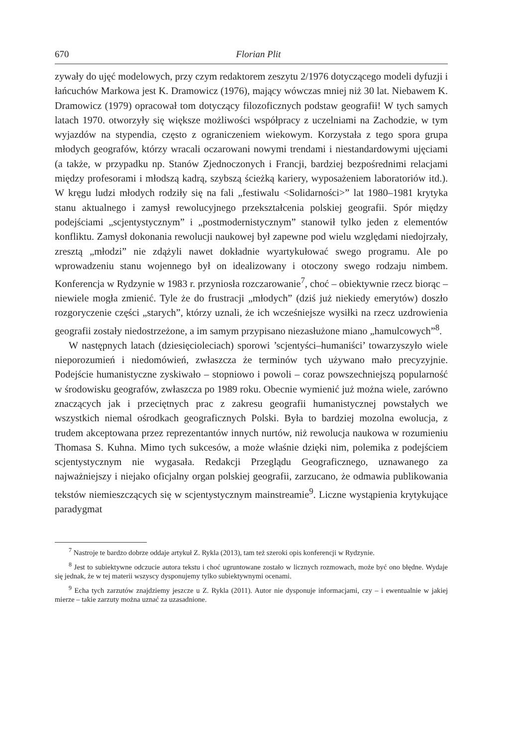670 Florian Plit
zywały do ujęć modelowych, przy czym redaktorem zeszytu 2/1976 dotyczącego modeli dyfuzji i łańcuchów Markowa jest K. Dramowicz (1976), mający wówczas mniej niż 30 lat. Niebawem K. Dramowicz (1979) opracował tom dotyczący filozoficznych podstaw geografii! W tych samych latach 1970. otworzyły się większe możliwości współpracy z uczelniami na Zachodzie, w tym wyjazdów na stypendia, często z ograniczeniem wiekowym. Korzystała z tego spora grupa młodych geografów, którzy wracali oczarowani nowymi trendami i niestandardowymi ujęciami (a także, w przypadku np. Stanów Zjednoczonych i Francji, bardziej bezpośrednimi relacjami między profesorami i młodszą kadrą, szybszą ścieżką kariery, wyposażeniem laboratoriów itd.). W kręgu ludzi młodych rodziły się na fali „festiwalu <Solidarności>” lat 1980–1981 krytyka stanu aktualnego i zamysł rewolucyjnego przekształcenia polskiej geografii. Spór między podejściami „scjentystycznym” i „postmodernistycznym” stanowił tylko jeden z elementów konfliktu. Zamysł dokonania rewolucji naukowej był zapewne pod wielu względami niedojrzały, zresztą „młodzi” nie zdążyli nawet dokładnie wyartykułować swego programu. Ale po wprowadzeniu stanu wojennego był on idealizowany i otoczony swego rodzaju nimbem. Konferencja w Rydzynie w 1983 r. przyniosła rozczarowanie<sup>7</sup>, choć – obiektywnie rzecz biorąc – niewiele mogła zmienić. Tyle że do frustracji „młodych” (dziś już niekiedy emerytów) doszło rozgoryczenie części „starych”, którzy uznali, że ich wcześniejsze wysiłki na rzecz uzdrowienia geografii zostały niedostrzeżone, a im samym przypisano niezasłużone miano „hamulcowych”<sup>8</sup>.
W następnych latach (dziesięcioleciach) sporowi ’scjentyści–humaniści’ towarzyszyło wiele nieporozumień i niedomówień, zwłaszcza że terminów tych używano mało precyzyjnie. Podejście humanistyczne zyskiwało – stopniowo i powoli – coraz powszechniejszą popularność w środowisku geografów, zwłaszcza po 1989 roku. Obecnie wymienić już można wiele, zarówno znaczących jak i przeciętnych prac z zakresu geografii humanistycznej powstałych we wszystkich niemal ośrodkach geograficznych Polski. Była to bardziej mozolna ewolucja, z trudem akceptowana przez reprezentantów innych nurtów, niż rewolucja naukowa w rozumieniu Thomasa S. Kuhna. Mimo tych sukcesów, a może właśnie dzięki nim, polemika z podejściem scjentystycznym nie wygasała. Redakcji Przeglądu Geograficznego, uznawanego za najważniejszy i niejako oficjalny organ polskiej geografii, zarzucano, że odmawia publikowania tekstów niemieszczących się w scjentystycznym mainstreamie<sup>9</sup>. Liczne wystąpienia krytykujące paradygmat
<sup>7</sup> Nastroje te bardzo dobrze oddaje artykuł Z. Rykla (2013), tam też szeroki opis konferencji w Rydzynie.
<sup>8</sup> Jest to subiektywne odczucie autora tekstu i choć ugruntowane zostało w licznych rozmowach, może być ono błędne. Wydaje się jednak, że w tej materii wszyscy dysponujemy tylko subiektywnymi ocenami.
<sup>9</sup> Echa tych zarzutów znajdziemy jeszcze u Z. Rykla (2011). Autor nie dysponuje informacjami, czy – i ewentualnie w jakiej mierze – takie zarzuty można uznać za uzasadnione.